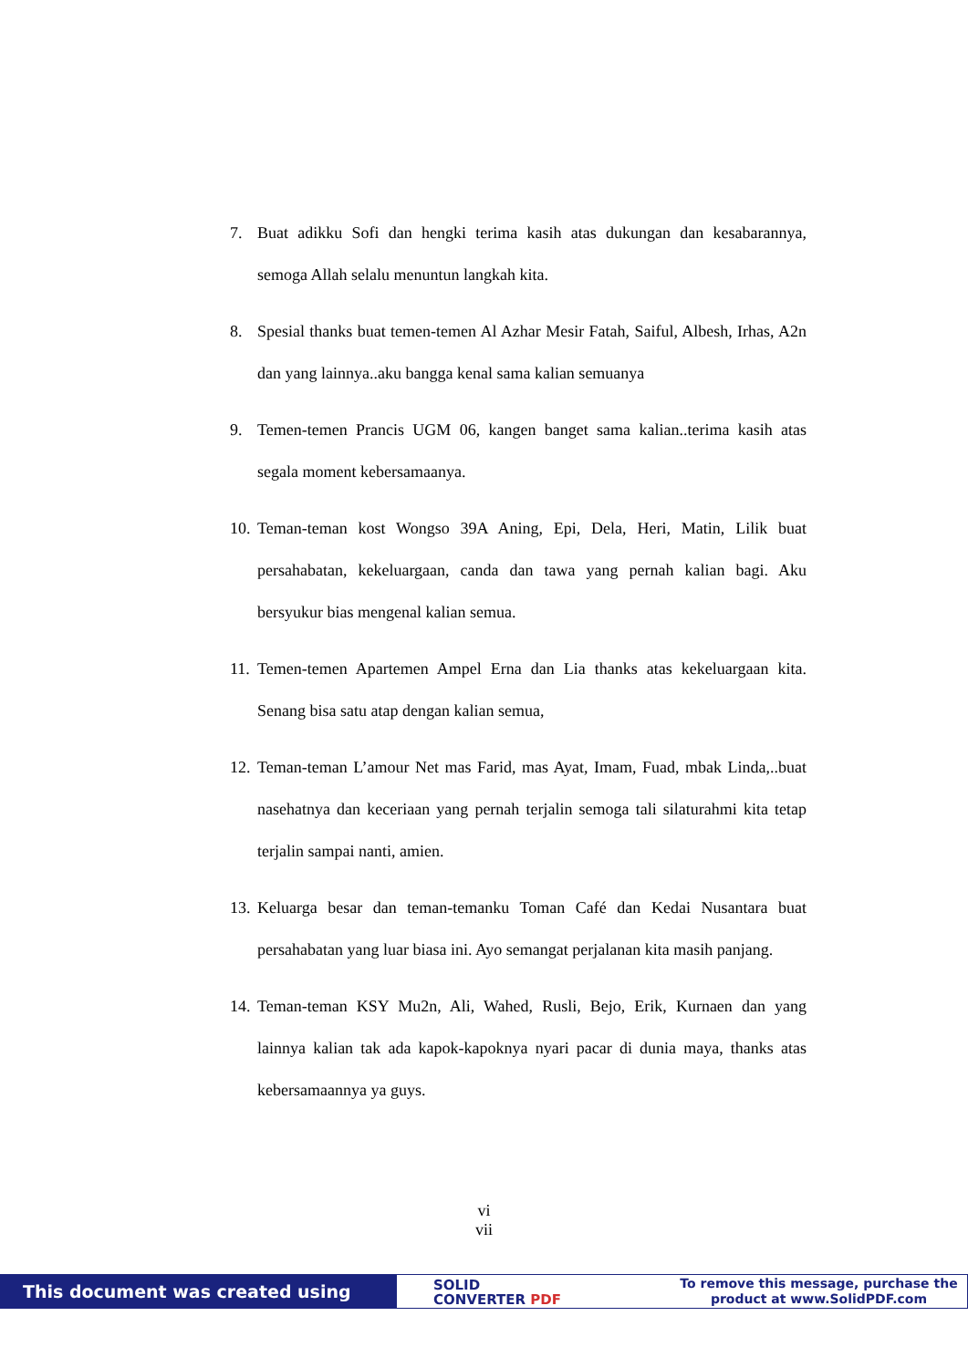7. Buat adikku Sofi dan hengki terima kasih atas dukungan dan kesabarannya, semoga Allah selalu menuntun langkah kita.
8. Spesial thanks buat temen-temen Al Azhar Mesir Fatah, Saiful, Albesh, Irhas, A2n dan yang lainnya..aku bangga kenal sama kalian semuanya
9. Temen-temen Prancis UGM 06, kangen banget sama kalian..terima kasih atas segala moment kebersamaanya.
10. Teman-teman kost Wongso 39A Aning, Epi, Dela, Heri, Matin, Lilik buat persahabatan, kekeluargaan, canda dan tawa yang pernah kalian bagi. Aku bersyukur bias mengenal kalian semua.
11. Temen-temen Apartemen Ampel Erna dan Lia thanks atas kekeluargaan kita. Senang bisa satu atap dengan kalian semua,
12. Teman-teman L’amour Net mas Farid, mas Ayat, Imam, Fuad, mbak Linda,..buat nasehatnya dan keceriaan yang pernah terjalin semoga tali silaturahmi kita tetap terjalin sampai nanti, amien.
13. Keluarga besar dan teman-temanku Toman Café dan Kedai Nusantara buat persahabatan yang luar biasa ini. Ayo semangat perjalanan kita masih panjang.
14. Teman-teman KSY Mu2n, Ali, Wahed, Rusli, Bejo, Erik, Kurnaen dan yang lainnya kalian tak ada kapok-kapoknya nyari pacar di dunia maya, thanks atas kebersamaannya ya guys.
vi
vii
This document was created using
SOLID
CONVERTER PDF
To remove this message, purchase the
product at www.SolidPDF.com